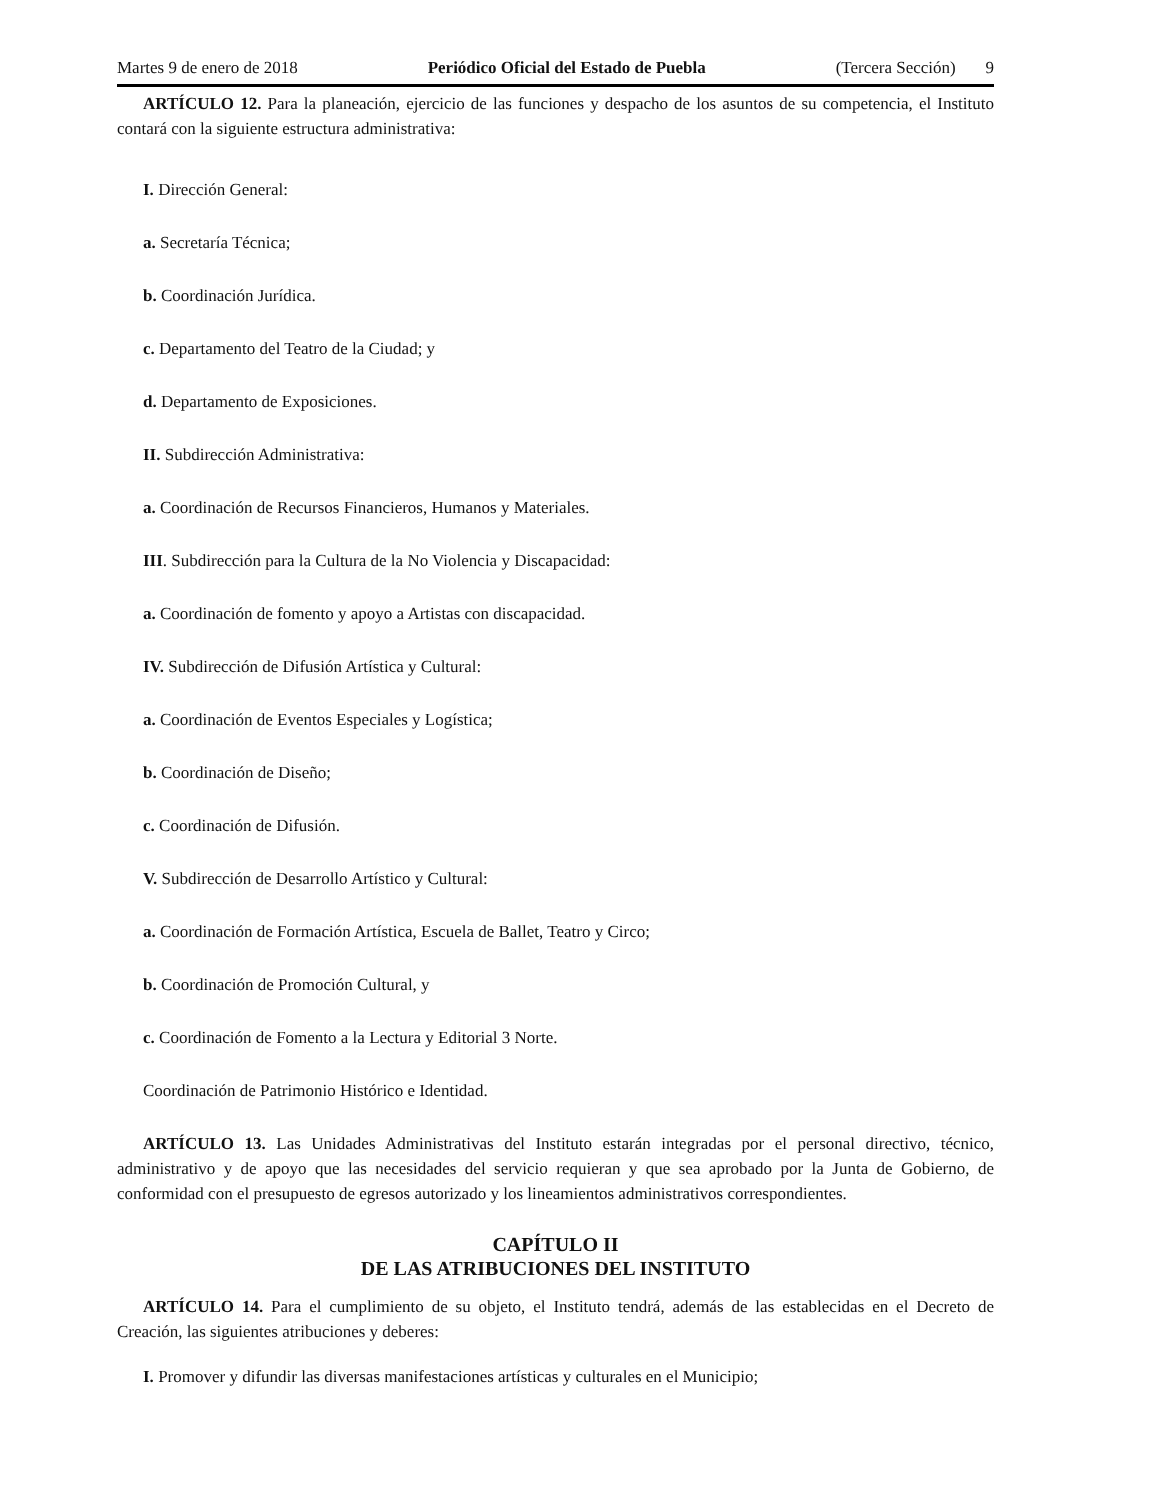Martes 9 de enero de 2018 Periódico Oficial del Estado de Puebla (Tercera Sección) 9
ARTÍCULO 12. Para la planeación, ejercicio de las funciones y despacho de los asuntos de su competencia, el Instituto contará con la siguiente estructura administrativa:
I. Dirección General:
a. Secretaría Técnica;
b. Coordinación Jurídica.
c. Departamento del Teatro de la Ciudad; y
d. Departamento de Exposiciones.
II. Subdirección Administrativa:
a. Coordinación de Recursos Financieros, Humanos y Materiales.
III. Subdirección para la Cultura de la No Violencia y Discapacidad:
a. Coordinación de fomento y apoyo a Artistas con discapacidad.
IV. Subdirección de Difusión Artística y Cultural:
a. Coordinación de Eventos Especiales y Logística;
b. Coordinación de Diseño;
c. Coordinación de Difusión.
V. Subdirección de Desarrollo Artístico y Cultural:
a. Coordinación de Formación Artística, Escuela de Ballet, Teatro y Circo;
b. Coordinación de Promoción Cultural, y
c. Coordinación de Fomento a la Lectura y Editorial 3 Norte.
Coordinación de Patrimonio Histórico e Identidad.
ARTÍCULO 13. Las Unidades Administrativas del Instituto estarán integradas por el personal directivo, técnico, administrativo y de apoyo que las necesidades del servicio requieran y que sea aprobado por la Junta de Gobierno, de conformidad con el presupuesto de egresos autorizado y los lineamientos administrativos correspondientes.
CAPÍTULO II
DE LAS ATRIBUCIONES DEL INSTITUTO
ARTÍCULO 14. Para el cumplimiento de su objeto, el Instituto tendrá, además de las establecidas en el Decreto de Creación, las siguientes atribuciones y deberes:
I. Promover y difundir las diversas manifestaciones artísticas y culturales en el Municipio;